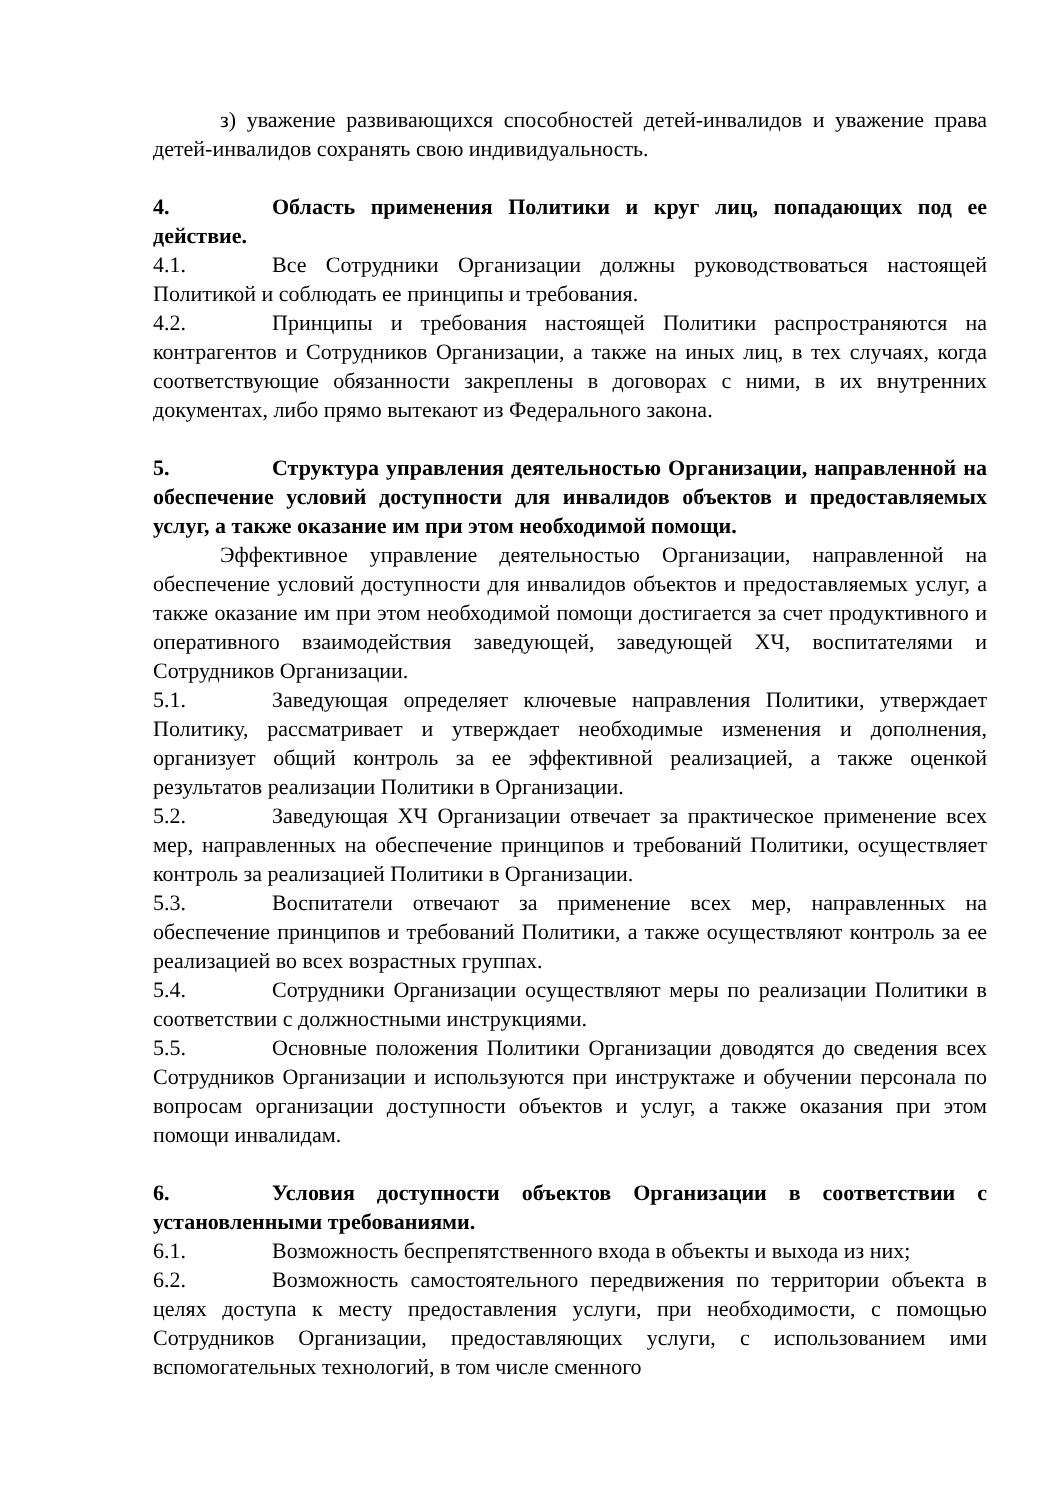з) уважение развивающихся способностей детей-инвалидов и уважение права детей-инвалидов сохранять свою индивидуальность.
4. Область применения Политики и круг лиц, попадающих под ее действие.
4.1. Все Сотрудники Организации должны руководствоваться настоящей Политикой и соблюдать ее принципы и требования.
4.2. Принципы и требования настоящей Политики распространяются на контрагентов и Сотрудников Организации, а также на иных лиц, в тех случаях, когда соответствующие обязанности закреплены в договорах с ними, в их внутренних документах, либо прямо вытекают из Федерального закона.
5. Структура управления деятельностью Организации, направленной на обеспечение условий доступности для инвалидов объектов и предоставляемых услуг, а также оказание им при этом необходимой помощи.
Эффективное управление деятельностью Организации, направленной на обеспечение условий доступности для инвалидов объектов и предоставляемых услуг, а также оказание им при этом необходимой помощи достигается за счет продуктивного и оперативного взаимодействия заведующей, заведующей ХЧ, воспитателями и Сотрудников Организации.
5.1. Заведующая определяет ключевые направления Политики, утверждает Политику, рассматривает и утверждает необходимые изменения и дополнения, организует общий контроль за ее эффективной реализацией, а также оценкой результатов реализации Политики в Организации.
5.2. Заведующая ХЧ Организации отвечает за практическое применение всех мер, направленных на обеспечение принципов и требований Политики, осуществляет контроль за реализацией Политики в Организации.
5.3. Воспитатели отвечают за применение всех мер, направленных на обеспечение принципов и требований Политики, а также осуществляют контроль за ее реализацией во всех возрастных группах.
5.4. Сотрудники Организации осуществляют меры по реализации Политики в соответствии с должностными инструкциями.
5.5. Основные положения Политики Организации доводятся до сведения всех Сотрудников Организации и используются при инструктаже и обучении персонала по вопросам организации доступности объектов и услуг, а также оказания при этом помощи инвалидам.
6. Условия доступности объектов Организации в соответствии с установленными требованиями.
6.1. Возможность беспрепятственного входа в объекты и выхода из них;
6.2. Возможность самостоятельного передвижения по территории объекта в целях доступа к месту предоставления услуги, при необходимости, с помощью Сотрудников Организации, предоставляющих услуги, с использованием ими вспомогательных технологий, в том числе сменного